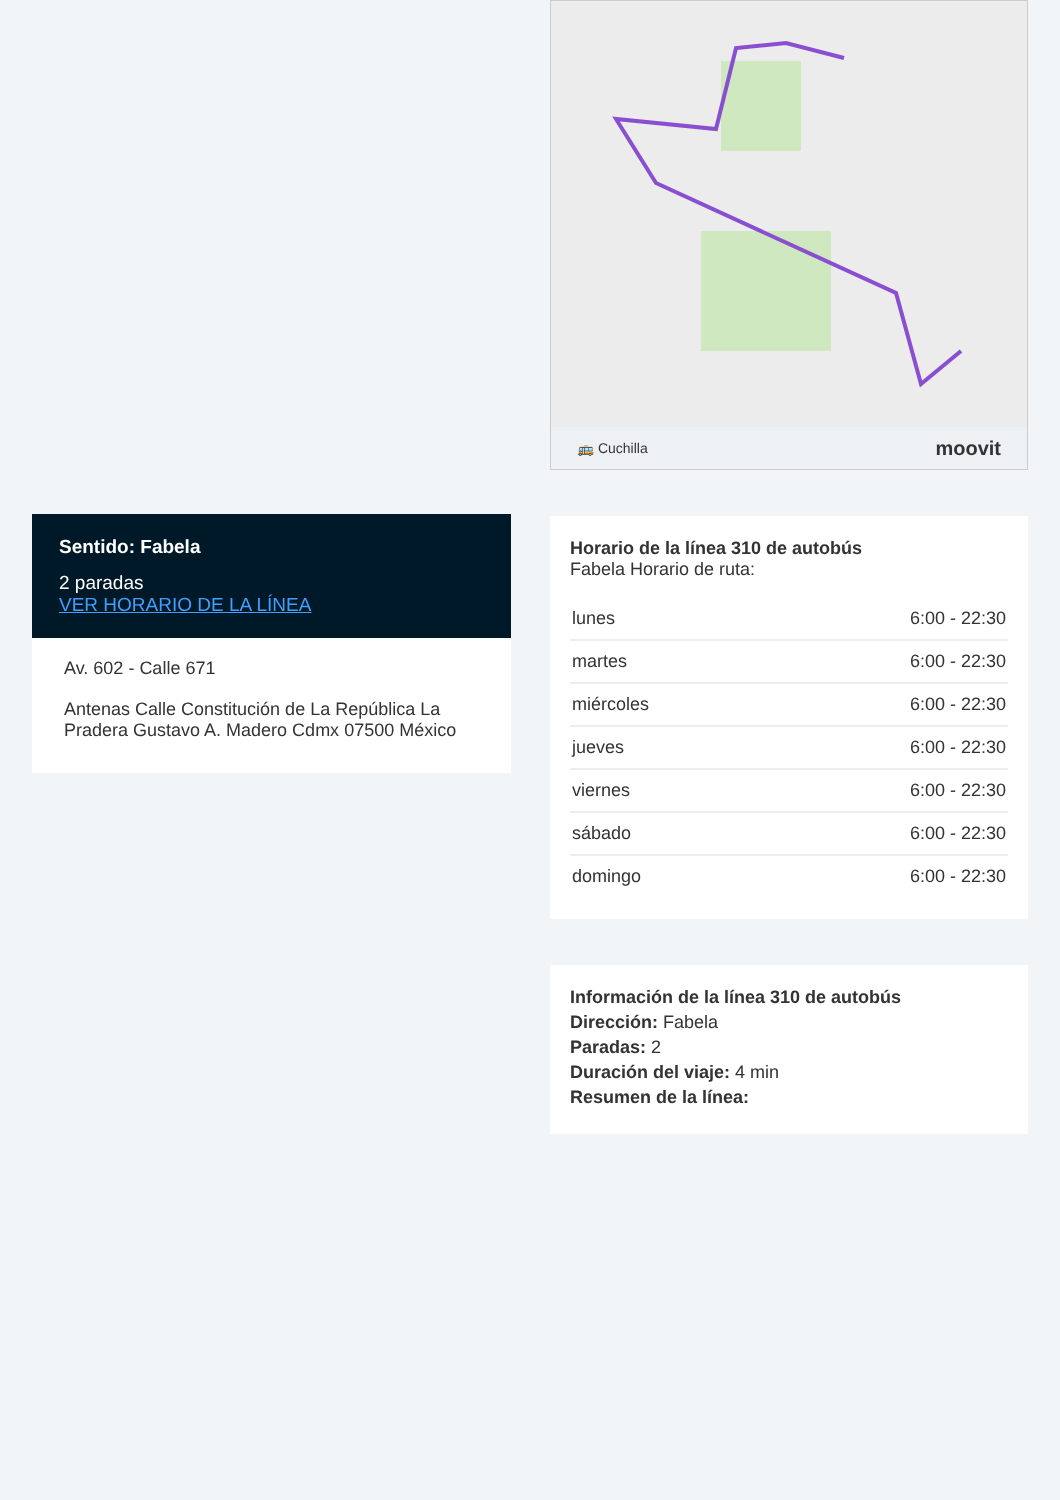🚌 Cuchilla moovit
Horario de la línea 310 de autobús
Fabela Horario de ruta:
| lunes | 6:00 - 22:30 |
| martes | 6:00 - 22:30 |
| miércoles | 6:00 - 22:30 |
| jueves | 6:00 - 22:30 |
| viernes | 6:00 - 22:30 |
| sábado | 6:00 - 22:30 |
| domingo | 6:00 - 22:30 |
Información de la línea 310 de autobús
Dirección: Fabela
Paradas: 2
Duración del viaje: 4 min
Resumen de la línea:
Sentido: Fabela
2 paradas
VER HORARIO DE LA LÍNEA
Av. 602 - Calle 671
Antenas Calle Constitución de La República La Pradera Gustavo A. Madero Cdmx 07500 México